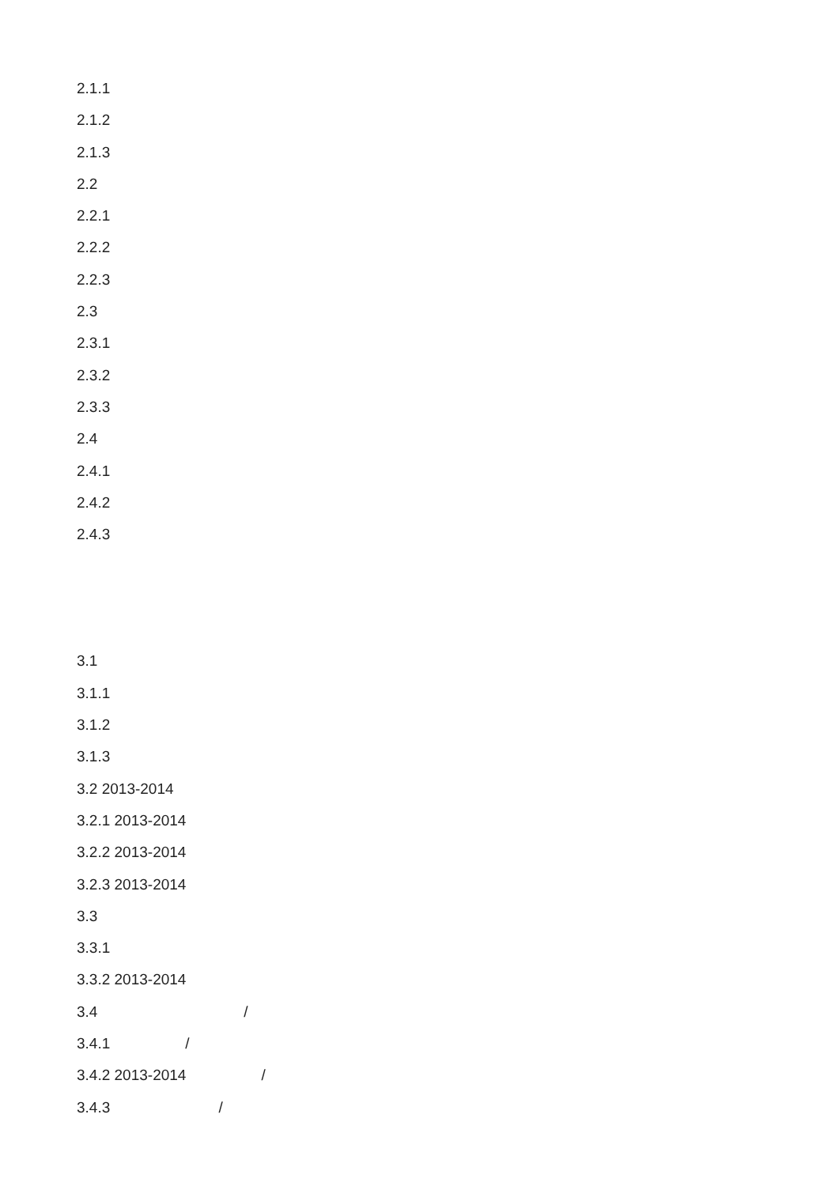2.1.1
2.1.2
2.1.3
2.2
2.2.1
2.2.2
2.2.3
2.3
2.3.1
2.3.2
2.3.3
2.4
2.4.1
2.4.2
2.4.3
3.1
3.1.1
3.1.2
3.1.3
3.2 2013-2014
3.2.1 2013-2014
3.2.2 2013-2014
3.2.3 2013-2014
3.3
3.3.1
3.3.2 2013-2014
3.4 /
3.4.1 /
3.4.2 2013-2014 /
3.4.3 /